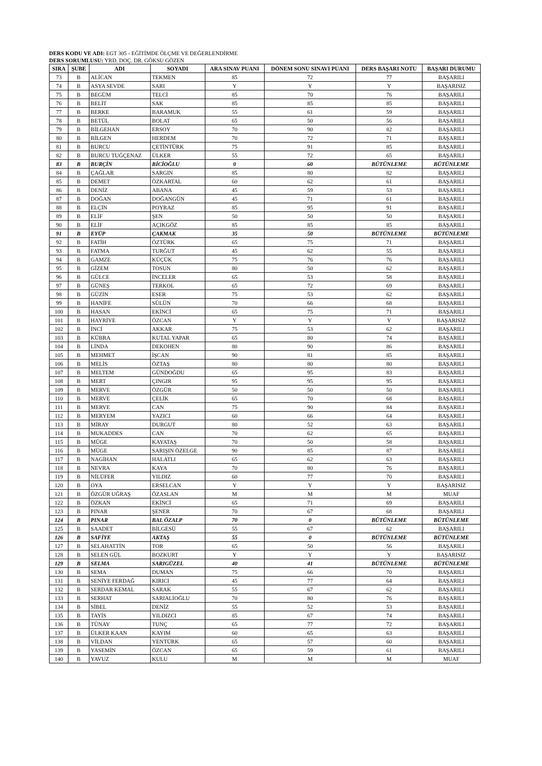DERS KODU VE ADI: EGT 305 - EĞİTİMDE ÖLÇME VE DEĞERLENDİRME
DERS SORUMLUSU: YRD. DOÇ. DR. GÖKSU GÖZEN
| SIRA | ŞUBE | ADI | SOYADI | ARA SINAV PUANI | DÖNEM SONU SINAVI PUANI | DERS BAŞARI NOTU | BAŞARI DURUMU |
| --- | --- | --- | --- | --- | --- | --- | --- |
| 73 | B | ALİCAN | TEKMEN | 85 | 72 | 77 | BAŞARILI |
| 74 | B | ASYA SEVDE | SARI | Y | Y | Y | BAŞARISIZ |
| 75 | B | BEGÜM | TELCİ | 85 | 70 | 76 | BAŞARILI |
| 76 | B | BELİT | SAK | 85 | 85 | 85 | BAŞARILI |
| 77 | B | BERKE | BARAMUK | 55 | 61 | 59 | BAŞARILI |
| 78 | B | BETÜL | BOLAT | 65 | 50 | 56 | BAŞARILI |
| 79 | B | BİLGEHAN | ERSOY | 70 | 90 | 82 | BAŞARILI |
| 80 | B | BİLGEN | HERDEM | 70 | 72 | 71 | BAŞARILI |
| 81 | B | BURCU | ÇETİNTÜRK | 75 | 91 | 85 | BAŞARILI |
| 82 | B | BURCU TUĞÇENAZ | ÜLKER | 55 | 72 | 65 | BAŞARILI |
| 83 | B | BURÇİN | BİCİOĞLU | 0 | 60 | BÜTÜNLEME | BÜTÜNLEME |
| 84 | B | ÇAĞLAR | SARGIN | 85 | 80 | 82 | BAŞARILI |
| 85 | B | DEMET | ÖZKARTAL | 60 | 62 | 61 | BAŞARILI |
| 86 | B | DENİZ | ABANA | 45 | 59 | 53 | BAŞARILI |
| 87 | B | DOĞAN | DOĞANGÜN | 45 | 71 | 61 | BAŞARILI |
| 88 | B | ELÇİN | POYRAZ | 85 | 95 | 91 | BAŞARILI |
| 89 | B | ELİF | ŞEN | 50 | 50 | 50 | BAŞARILI |
| 90 | B | ELİF | AÇIKGÖZ | 85 | 85 | 85 | BAŞARILI |
| 91 | B | EYÜP | ÇAKMAK | 35 | 50 | BÜTÜNLEME | BÜTÜNLEME |
| 92 | B | FATİH | ÖZTÜRK | 65 | 75 | 71 | BAŞARILI |
| 93 | B | FATMA | TURĞUT | 45 | 62 | 55 | BAŞARILI |
| 94 | B | GAMZE | KÜÇÜK | 75 | 76 | 76 | BAŞARILI |
| 95 | B | GİZEM | TOSUN | 80 | 50 | 62 | BAŞARILI |
| 96 | B | GÜLCE | İNCELER | 65 | 53 | 58 | BAŞARILI |
| 97 | B | GÜNEŞ | TERKOL | 65 | 72 | 69 | BAŞARILI |
| 98 | B | GÜZİN | ESER | 75 | 53 | 62 | BAŞARILI |
| 99 | B | HANİFE | SÜLÜN | 70 | 66 | 68 | BAŞARILI |
| 100 | B | HASAN | EKİNCİ | 65 | 75 | 71 | BAŞARILI |
| 101 | B | HAYRİYE | ÖZCAN | Y | Y | Y | BAŞARISIZ |
| 102 | B | İNCİ | AKKAR | 75 | 53 | 62 | BAŞARILI |
| 103 | B | KÜBRA | KUTAL YAPAR | 65 | 80 | 74 | BAŞARILI |
| 104 | B | LİNDA | DEKOHEN | 80 | 90 | 86 | BAŞARILI |
| 105 | B | MEHMET | İŞCAN | 90 | 81 | 85 | BAŞARILI |
| 106 | B | MELİS | ÖZTAŞ | 80 | 80 | 80 | BAŞARILI |
| 107 | B | MELTEM | GÜNDOĞDU | 65 | 95 | 83 | BAŞARILI |
| 108 | B | MERT | ÇINGIR | 95 | 95 | 95 | BAŞARILI |
| 109 | B | MERVE | ÖZGÜR | 50 | 50 | 50 | BAŞARILI |
| 110 | B | MERVE | ÇELİK | 65 | 70 | 68 | BAŞARILI |
| 111 | B | MERVE | CAN | 75 | 90 | 84 | BAŞARILI |
| 112 | B | MERYEM | YAZICI | 60 | 66 | 64 | BAŞARILI |
| 113 | B | MİRAY | DURGUT | 80 | 52 | 63 | BAŞARILI |
| 114 | B | MUKADDES | CAN | 70 | 62 | 65 | BAŞARILI |
| 115 | B | MÜGE | KAYATAŞ | 70 | 50 | 58 | BAŞARILI |
| 116 | B | MÜGE | SARIŞIN ÖZELGE | 90 | 85 | 87 | BAŞARILI |
| 117 | B | NAGİHAN | HALATLI | 65 | 62 | 63 | BAŞARILI |
| 118 | B | NEVRA | KAYA | 70 | 80 | 76 | BAŞARILI |
| 119 | B | NİLÜFER | YILDIZ | 60 | 77 | 70 | BAŞARILI |
| 120 | B | OYA | ERSELCAN | Y | Y | Y | BAŞARISIZ |
| 121 | B | ÖZGÜR UĞRAŞ | ÖZASLAN | M | M | M | MUAF |
| 122 | B | ÖZKAN | EKİNCİ | 65 | 71 | 69 | BAŞARILI |
| 123 | B | PINAR | ŞENER | 70 | 67 | 68 | BAŞARILI |
| 124 | B | PINAR | BAL ÖZALP | 70 | 0 | BÜTÜNLEME | BÜTÜNLEME |
| 125 | B | SAADET | BİLGESÜ | 55 | 67 | 62 | BAŞARILI |
| 126 | B | SAFİYE | AKTAŞ | 55 | 0 | BÜTÜNLEME | BÜTÜNLEME |
| 127 | B | SELAHATTİN | TOR | 65 | 50 | 56 | BAŞARILI |
| 128 | B | SELEN GÜL | BOZKURT | Y | Y | Y | BAŞARISIZ |
| 129 | B | SELMA | SARIGÜZEL | 40 | 41 | BÜTÜNLEME | BÜTÜNLEME |
| 130 | B | SEMA | DUMAN | 75 | 66 | 70 | BAŞARILI |
| 131 | B | SENİYE FERDAĞ | KIRICI | 45 | 77 | 64 | BAŞARILI |
| 132 | B | SERDAR KEMAL | SARAK | 55 | 67 | 62 | BAŞARILI |
| 133 | B | SERHAT | SARIALİOĞLU | 70 | 80 | 76 | BAŞARILI |
| 134 | B | SİBEL | DENİZ | 55 | 52 | 53 | BAŞARILI |
| 135 | B | TAYİS | YILDIZCI | 85 | 67 | 74 | BAŞARILI |
| 136 | B | TÜNAY | TUNÇ | 65 | 77 | 72 | BAŞARILI |
| 137 | B | ÜLKER KAAN | KAYIM | 60 | 65 | 63 | BAŞARILI |
| 138 | B | VİLDAN | YENTÜRK | 65 | 57 | 60 | BAŞARILI |
| 139 | B | YASEMİN | ÖZCAN | 65 | 59 | 61 | BAŞARILI |
| 140 | B | YAVUZ | KULU | M | M | M | MUAF |